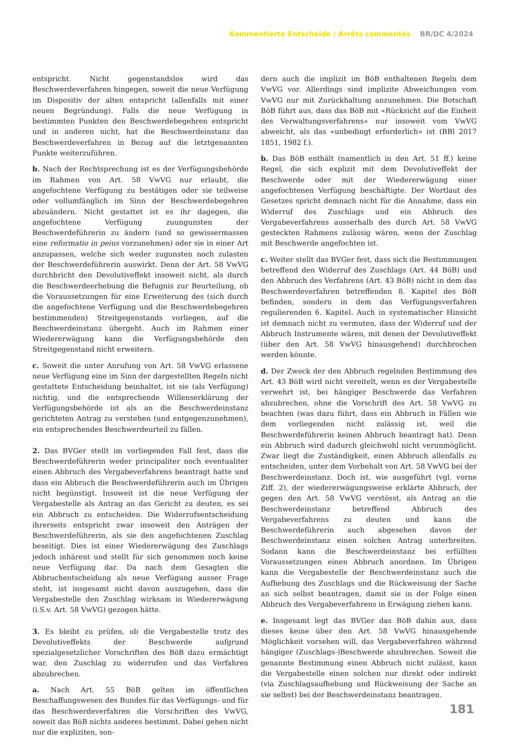Kommentierte Entscheide / Arrêts commentés BR/DC 4/2024
entspricht. Nicht gegenstandslos wird das Beschwerdeverfahren hingegen, soweit die neue Verfügung im Dispositiv der alten entspricht (allenfalls mit einer neuen Begründung). Falls die neue Verfügung in bestimmten Punkten den Beschwerdebegehren entspricht und in anderen nicht, hat die Beschwerdeinstanz das Beschwerdeverfahren in Bezug auf die letztgenannten Punkte weiterzuführen.
b. Nach der Rechtsprechung ist es der Verfügungsbehörde im Rahmen von Art. 58 VwVG nur erlaubt, die angefochtene Verfügung zu bestätigen oder sie teilweise oder vollumfänglich im Sinn der Beschwerdebegehren abzuändern. Nicht gestattet ist es ihr dagegen, die angefochtene Verfügung zuungunsten der Beschwerdeführerin zu ändern (und so gewissermassen eine reformatio in peius vorzunehmen) oder sie in einer Art anzupassen, welche sich weder zugunsten noch zulasten der Beschwerdeführerin auswirkt. Denn der Art. 58 VwVG durchbricht den Devolutiveffekt insoweit nicht, als durch die Beschwerdeerhebung die Befugnis zur Beurteilung, ob die Voraussetzungen für eine Erweiterung des (sich durch die angefochtene Verfügung und die Beschwerdebegehren bestimmenden) Streitgegenstands vorliegen, auf die Beschwerdeinstanz übergeht. Auch im Rahmen einer Wiedererwägung kann die Verfügungsbehörde den Streitgegenstand nicht erweitern.
c. Soweit die unter Anrufung von Art. 58 VwVG erlassene neue Verfügung eine im Sinn der dargestellten Regeln nicht gestattete Entscheidung beinhaltet, ist sie (als Verfügung) nichtig, und die entsprechende Willenserklärung der Verfügungsbehörde ist als an die Beschwerdeinstanz gerichteten Antrag zu verstehen (und entgegenzunehmen), ein entsprechendes Beschwerdeurteil zu fällen.
2. Das BVGer stellt im vorliegenden Fall fest, dass die Beschwerdeführerin weder principaliter noch eventualiter einen Abbruch des Vergabeverfahrens beantragt hatte und dass ein Abbruch die Beschwerdeführerin auch im Übrigen nicht begünstigt. Insoweit ist die neue Verfügung der Vergabestelle als Antrag an das Gericht zu deuten, es sei ein Abbruch zu entscheiden. Die Widerrufsentscheidung ihrerseits entspricht zwar insoweit den Anträgen der Beschwerdeführerin, als sie den angefochtenen Zuschlag beseitigt. Dies ist einer Wiedererwägung des Zuschlags jedoch inhärent und stellt für sich genommen noch keine neue Verfügung dar. Da nach dem Gesagten die Abbruchentscheidung als neue Verfügung ausser Frage steht, ist insgesamt nicht davon auszugehen, dass die Vergabestelle den Zuschlag wirksam in Wiedererwägung (i.S.v. Art. 58 VwVG) gezogen hätte.
3. Es bleibt zu prüfen, ob die Vergabestelle trotz des Devolutiveffekts der Beschwerde aufgrund spezialgesetzlicher Vorschriften des BöB dazu ermächtigt war, den Zuschlag zu widerrufen und das Verfahren abzubrechen.
a. Nach Art. 55 BöB gelten im öffentlichen Beschaffungswesen des Bundes für das Verfügungs- und für das Beschwerdeverfahren die Vorschriften des VwVG, soweit das BöB nichts anderes bestimmt. Dabei gehen nicht nur die expliziten, son-
dern auch die implizit im BöB enthaltenen Regeln dem VwVG vor. Allerdings sind implizite Abweichungen vom VwVG nur mit Zurückhaltung anzunehmen. Die Botschaft BöB führt aus, dass das BöB mit «Rücksicht auf die Einheit des Verwaltungsverfahrens» nur insoweit vom VwVG abweicht, als das «unbedingt erforderlich» ist (BBl 2017 1851, 1982 f.).
b. Das BöB enthält (namentlich in den Art. 51 ff.) keine Regel, die sich explizit mit dem Devolutiveffekt der Beschwerde oder mit der Wiedererwägung einer angefochtenen Verfügung beschäftigte. Der Wortlaut des Gesetzes spricht demnach nicht für die Annahme, dass ein Widerruf des Zuschlags und ein Abbruch des Vergabeverfahrens ausserhalb des durch Art. 58 VwVG gesteckten Rahmens zulässig wären, wenn der Zuschlag mit Beschwerde angefochten ist.
c. Weiter stellt das BVGer fest, dass sich die Bestimmungen betreffend den Widerruf des Zuschlags (Art. 44 BöB) und den Abbruch des Verfahrens (Art. 43 BöB) nicht in dem das Beschwerdeverfahren betreffenden 8. Kapitel des BöB befinden, sondern in dem das Verfügungsverfahren regulierenden 6. Kapitel. Auch in systematischer Hinsicht ist demnach nicht zu vermuten, dass der Widerruf und der Abbruch Instrumente wären, mit denen der Devolutiveffekt (über den Art. 58 VwVG hinausgehend) durchbrochen werden könnte.
d. Der Zweck der den Abbruch regelnden Bestimmung des Art. 43 BöB wird nicht vereitelt, wenn es der Vergabestelle verwehrt ist, bei hängiger Beschwerde das Verfahren abzubrechen, ohne die Vorschrift des Art. 58 VwVG zu beachten (was dazu führt, dass ein Abbruch in Fällen wie dem vorliegenden nicht zulässig ist, weil die Beschwerdeführerin keinen Abbruch beantragt hat). Denn ein Abbruch wird dadurch gleichwohl nicht verunmöglicht. Zwar liegt die Zuständigkeit, einen Abbruch allenfalls zu entscheiden, unter dem Vorbehalt von Art. 58 VwVG bei der Beschwerdeinstanz. Doch ist, wie ausgeführt (vgl. vorne Ziff. 2), der wiedererwägungsweise erklärte Abbruch, der gegen den Art. 58 VwVG verstösst, als Antrag an die Beschwerdeinstanz betreffend Abbruch des Vergabeverfahrens zu deuten und kann die Beschwerdeführerin auch abgesehen davon der Beschwerdeinstanz einen solchen Antrag unterbreiten. Sodann kann die Beschwerdeinstanz bei erfüllten Voraussetzungen einen Abbruch anordnen. Im Übrigen kann die Vergabestelle der Beschwerdeinstanz auch die Aufhebung des Zuschlags und die Rückweisung der Sache an sich selbst beantragen, damit sie in der Folge einen Abbruch des Vergabeverfahrens in Erwägung ziehen kann.
e. Insgesamt legt das BVGer das BöB dahin aus, dass dieses keine über den Art. 58 VwVG hinausgehende Möglichkeit vorsehen will, das Vergabeverfahren während hängiger (Zuschlags-)Beschwerde abzubrechen. Soweit die genannte Bestimmung einen Abbruch nicht zulässt, kann die Vergabestelle einen solchen nur direkt oder indirekt (via Zuschlagsaufhebung und Rückweisung der Sache an sie selbst) bei der Beschwerdeinstanz beantragen.
181